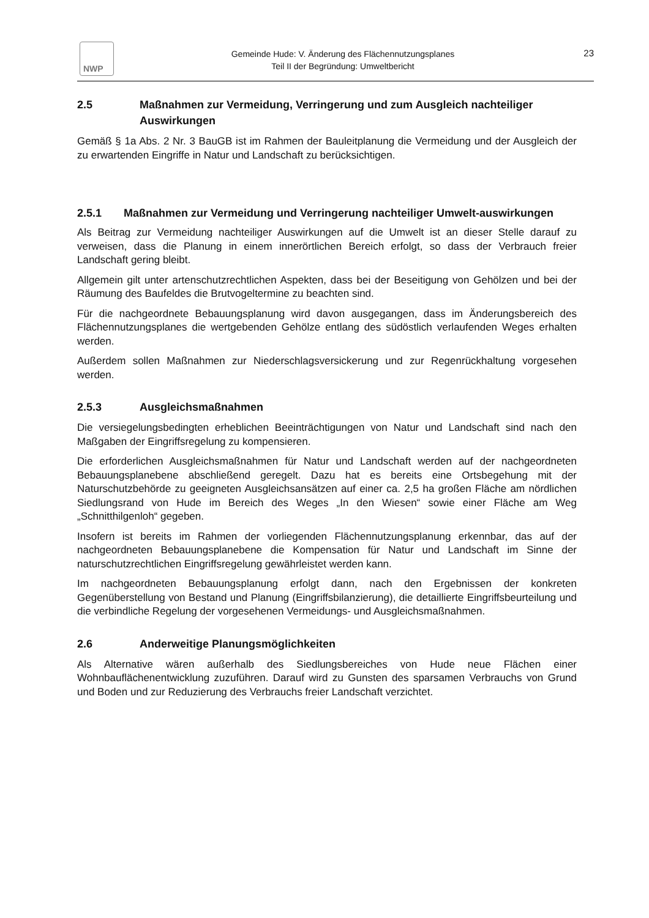NWP
Gemeinde Hude: V. Änderung des Flächennutzungsplanes
Teil II der Begründung: Umweltbericht
23
2.5 Maßnahmen zur Vermeidung, Verringerung und zum Ausgleich nachteiliger Auswirkungen
Gemäß § 1a Abs. 2 Nr. 3 BauGB ist im Rahmen der Bauleitplanung die Vermeidung und der Ausgleich der zu erwartenden Eingriffe in Natur und Landschaft zu berücksichtigen.
2.5.1 Maßnahmen zur Vermeidung und Verringerung nachteiliger Umwelt-auswirkungen
Als Beitrag zur Vermeidung nachteiliger Auswirkungen auf die Umwelt ist an dieser Stelle darauf zu verweisen, dass die Planung in einem innerörtlichen Bereich erfolgt, so dass der Verbrauch freier Landschaft gering bleibt.
Allgemein gilt unter artenschutzrechtlichen Aspekten, dass bei der Beseitigung von Gehölzen und bei der Räumung des Baufeldes die Brutvogeltermine zu beachten sind.
Für die nachgeordnete Bebauungsplanung wird davon ausgegangen, dass im Änderungsbereich des Flächennutzungsplanes die wertgebenden Gehölze entlang des südöstlich verlaufenden Weges erhalten werden.
Außerdem sollen Maßnahmen zur Niederschlagsversickerung und zur Regenrückhaltung vorgesehen werden.
2.5.3 Ausgleichsmaßnahmen
Die versiegelungsbedingten erheblichen Beeinträchtigungen von Natur und Landschaft sind nach den Maßgaben der Eingriffsregelung zu kompensieren.
Die erforderlichen Ausgleichsmaßnahmen für Natur und Landschaft werden auf der nachgeordneten Bebauungsplanebene abschließend geregelt. Dazu hat es bereits eine Ortsbegehung mit der Naturschutzbehörde zu geeigneten Ausgleichsansätzen auf einer ca. 2,5 ha großen Fläche am nördlichen Siedlungsrand von Hude im Bereich des Weges „In den Wiesen“ sowie einer Fläche am Weg „Schnitthilgenloh“ gegeben.
Insofern ist bereits im Rahmen der vorliegenden Flächennutzungsplanung erkennbar, das auf der nachgeordneten Bebauungsplanebene die Kompensation für Natur und Landschaft im Sinne der naturschutzrechtlichen Eingriffsregelung gewährleistet werden kann.
Im nachgeordneten Bebauungsplanung erfolgt dann, nach den Ergebnissen der konkreten Gegenüberstellung von Bestand und Planung (Eingriffsbilanzierung), die detaillierte Eingriffsbeurteilung und die verbindliche Regelung der vorgesehenen Vermeidungs- und Ausgleichsmaßnahmen.
2.6 Anderweitige Planungsmöglichkeiten
Als Alternative wären außerhalb des Siedlungsbereiches von Hude neue Flächen einer Wohnbauflächenentwicklung zuzuführen. Darauf wird zu Gunsten des sparsamen Verbrauchs von Grund und Boden und zur Reduzierung des Verbrauchs freier Landschaft verzichtet.